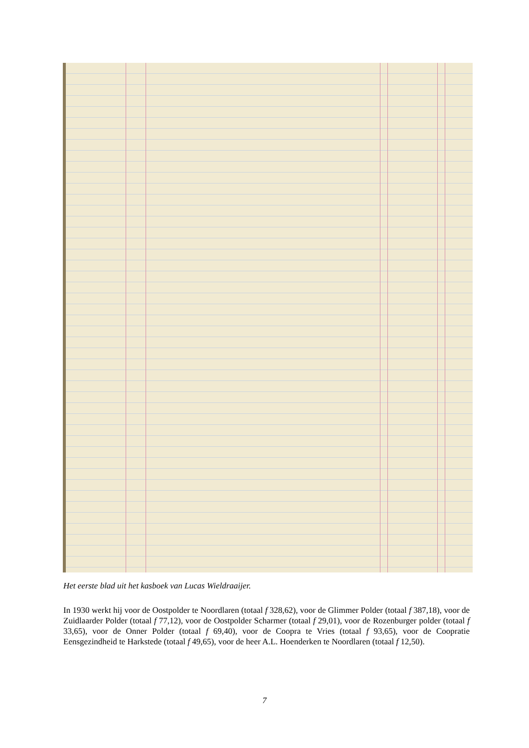Het eerste blad uit het kasboek van Lucas Wieldraaijer.
In 1930 werkt hij voor de Oostpolder te Noordlaren (totaal f 328,62), voor de Glimmer Polder (totaal f 387,18), voor de Zuidlaarder Polder (totaal f 77,12), voor de Oostpolder Scharmer (totaal f 29,01), voor de Rozenburger polder (totaal f 33,65), voor de Onner Polder (totaal f 69,40), voor de Coopra te Vries (totaal f 93,65), voor de Coopratie Eensgezindheid te Harkstede (totaal f 49,65), voor de heer A.L. Hoenderken te Noordlaren (totaal f 12,50).
7